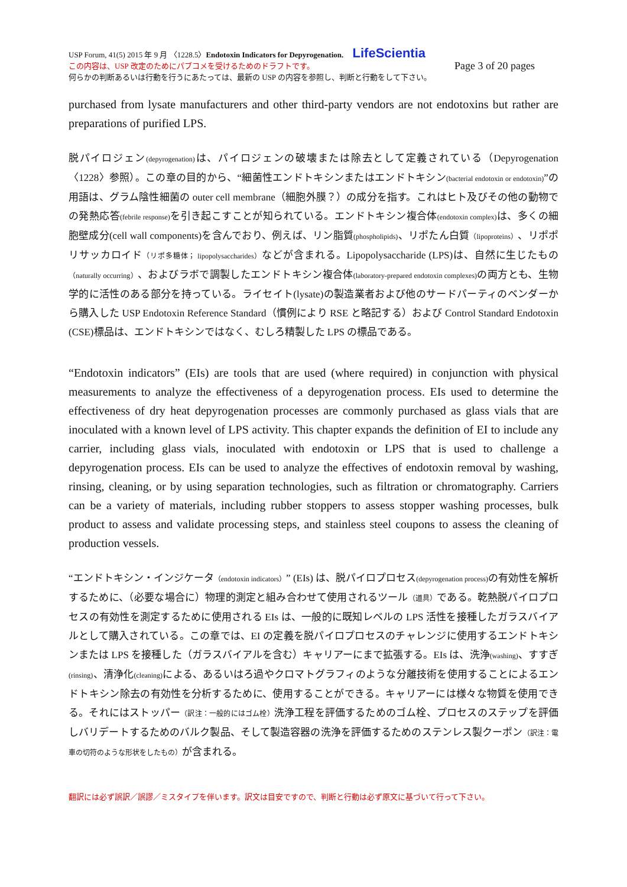USP Forum, 41(5) 2015 年 9 月 〈1228.5〉Endotoxin Indicators for Depyrogenation. LifeScientia
この内容は、USP 改定のためにパブコメを受けるためのドラフトです。 Page 3 of 20 pages
何らかの判断あるいは行動を行うにあたっては、最新の USP の内容を参照し、判断と行動をして下さい。
purchased from lysate manufacturers and other third-party vendors are not endotoxins but rather are preparations of purified LPS.
脱パイロジェン(depyrogenation) は、パイロジェンの破壊または除去として定義されている（Depyrogenation〈1228〉参照）。この章の目的から、“細菌性エンドトキシンまたはエンドトキシン(bacterial endotoxin or endotoxin)”の用語は、グラム陰性細菌の outer cell membrane（細胞外膜？）の成分を指す。これはヒト及びその他の動物での発熱応答(febrile response) を引き起こすことが知られている。エンドトキシン複合体(endotoxin complex) は、多くの細胞壁成分(cell wall components)を含んでおり、例えば、リン脂質(phospholipids)、リポたん白質（lipoproteins）、リポポリサッカロイド（リポ多糖体； lipopolysaccharides）などが含まれる。Lipopolysaccharide (LPS)は、自然に生じたもの（naturally occurring）、およびラボで調製したエンドトキシン複合体(laboratory-prepared endotoxin complexes) の両方とも、生物学的に活性のある部分を持っている。ライセイト(lysate)の製造業者および他のサードパーティのベンダーから購入した USP Endotoxin Reference Standard（慣例により RSE と略記する）および Control Standard Endotoxin (CSE)標品は、エンドトキシンではなく、むしろ精製した LPS の標品である。
“Endotoxin indicators” (EIs) are tools that are used (where required) in conjunction with physical measurements to analyze the effectiveness of a depyrogenation process. EIs used to determine the effectiveness of dry heat depyrogenation processes are commonly purchased as glass vials that are inoculated with a known level of LPS activity. This chapter expands the definition of EI to include any carrier, including glass vials, inoculated with endotoxin or LPS that is used to challenge a depyrogenation process. EIs can be used to analyze the effectives of endotoxin removal by washing, rinsing, cleaning, or by using separation technologies, such as filtration or chromatography. Carriers can be a variety of materials, including rubber stoppers to assess stopper washing processes, bulk product to assess and validate processing steps, and stainless steel coupons to assess the cleaning of production vessels.
“エンドトキシン・インジケータ（endotoxin indicators）” (EIs) は、脱パイロプロセス(depyrogenation process) の有効性を解析するために、（必要な場合に）物理的測定と組み合わせて使用されるツール（道具）である。乾熱脱パイロプロセスの有効性を測定するために使用される EIs は、一般的に既知レベルの LPS 活性を接種したガラスバイアルとして購入されている。この章では、EI の定義を脱パイロプロセスのチャレンジに使用するエンドトキシンまたは LPS を接種した（ガラスバイアルを含む）キャリアーにまで拡張する。EIs は、洗浄(washing)、すすぎ(rinsing)、清浄化(cleaning) による、あるいはろ過やクロマトグラフィのような分離技術を使用することによるエンドトキシン除去の有効性を分析するために、使用することができる。キャリアーには様々な物質を使用できる。それにはストッパー（訳注：一般的にはゴム栓）洗浄工程を評価するためのゴム栓、プロセスのステップを評価しバリデートするためのバルク製品、そして製造容器の洗浄を評価するためのステンレス製クーポン（訳注：電車の切符のような形状をしたもの）が含まれる。
翻訳には必ず誤訳／誤謬／ミスタイプを伴います。訳文は目安ですので、判断と行動は必ず原文に基づいて行って下さい。